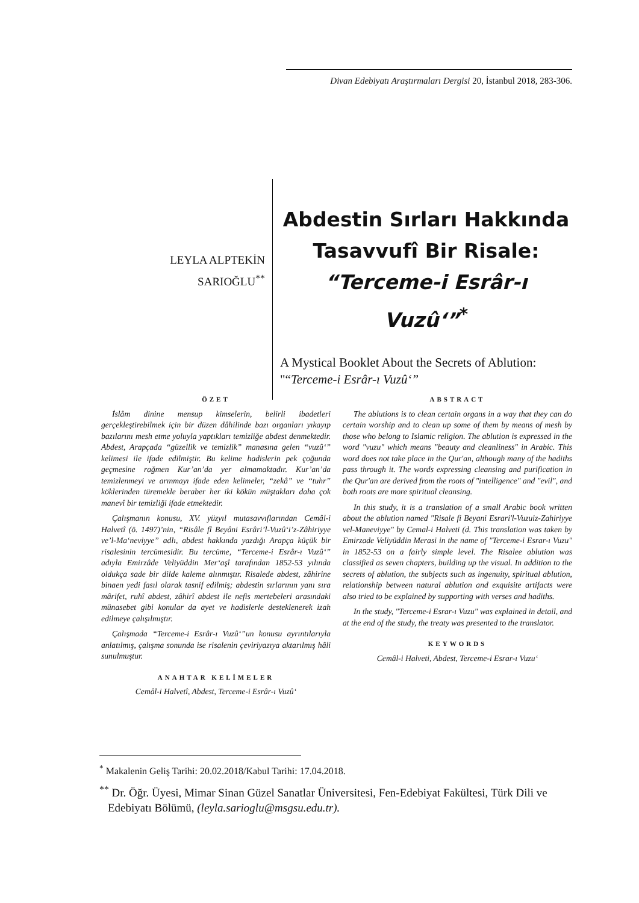Divan Edebiyatı Araştırmaları Dergisi 20, İstanbul 2018, 283-306.
LEYLA ALPTEKİN
SARIOĞLU<sup>**</sup>
Abdestin Sırları Hakkında
Tasavvufî Bir Risale:
“Terceme-i Esrâr-ı Vuzû‘”<sup>*</sup>
A Mystical Booklet About the Secrets of Ablution: "“Terceme-i Esrâr-ı Vuzû‘”
ÖZET
İslâm dinine mensup kimselerin, belirli ibadetleri gerçekleştirebilmek için bir düzen dâhilinde bazı organları yıkayıp bazılarını mesh etme yoluyla yaptıkları temizliğe abdest denmektedir. Abdest, Arapçada “güzellik ve temizlik” manasına gelen “vuzû‘” kelimesi ile ifade edilmiştir. Bu kelime hadislerin pek çoğunda geçmesine rağmen Kur’an’da yer almamaktadır. Kur’an’da temizlenmeyi ve arınmayı ifade eden kelimeler, “zekâ” ve “tuhr” köklerinden türemekle beraber her iki kökün müştakları daha çok manevî bir temizliği ifade etmektedir.
Çalışmanın konusu, XV. yüzyıl mutasavvıflarından Cemâl-i Halvetî (ö. 1497)’nin, “Risâle fî Beyâni Esrâri’l-Vuzû‘i’z-Zâhiriyye ve’l-Ma‘neviyye” adlı, abdest hakkında yazdığı Arapça küçük bir risalesinin tercümesidir. Bu tercüme, “Terceme-i Esrâr-ı Vuzû‘” adıyla Emirzâde Veliyüddin Mer‘aşî tarafından 1852-53 yılında oldukça sade bir dilde kaleme alınmıştır. Risalede abdest, zâhirine binaen yedi fasıl olarak tasnif edilmiş; abdestin sırlarının yanı sıra mârifet, ruhî abdest, zâhirî abdest ile nefis mertebeleri arasındaki münasebet gibi konular da ayet ve hadislerle desteklenerek izah edilmeye çalışılmıştır.
Çalışmada “Terceme-i Esrâr-ı Vuzû‘”un konusu ayrıntılarıyla anlatılmış, çalışma sonunda ise risalenin çeviriyazıya aktarılmış hâli sunulmuştur.
ANAHTAR KELİMELER
Cemâl-i Halvetî, Abdest, Terceme-i Esrâr-ı Vuzû‘
ABSTRACT
The ablutions is to clean certain organs in a way that they can do certain worship and to clean up some of them by means of mesh by those who belong to Islamic religion. The ablution is expressed in the word "vuzu" which means "beauty and cleanliness" in Arabic. This word does not take place in the Qur'an, although many of the hadiths pass through it. The words expressing cleansing and purification in the Qur'an are derived from the roots of "intelligence" and "evil", and both roots are more spiritual cleansing.
In this study, it is a translation of a small Arabic book written about the ablution named "Risale fi Beyani Esrari'l-Vuzuiz-Zahiriyye vel-Maneviyye" by Cemal-i Halveti (d. This translation was taken by Emirzade Veliyüddin Merasi in the name of "Terceme-i Esrar-ı Vuzu" in 1852-53 on a fairly simple level. The Risalee ablution was classified as seven chapters, building up the visual. In addition to the secrets of ablution, the subjects such as ingenuity, spiritual ablution, relationship between natural ablution and exquisite artifacts were also tried to be explained by supporting with verses and hadiths.
In the study, "Terceme-i Esrar-ı Vuzu" was explained in detail, and at the end of the study, the treaty was presented to the translator.
KEYWORDS
Cemâl-i Halveti, Abdest, Terceme-i Esrar-ı Vuzu‘
<sup>*</sup> Makalenin Geliş Tarihi: 20.02.2018/Kabul Tarihi: 17.04.2018.
<sup>**</sup> Dr. Öğr. Üyesi, Mimar Sinan Güzel Sanatlar Üniversitesi, Fen-Edebiyat Fakültesi, Türk Dili ve Edebiyatı Bölümü, (leyla.sarioglu@msgsu.edu.tr).